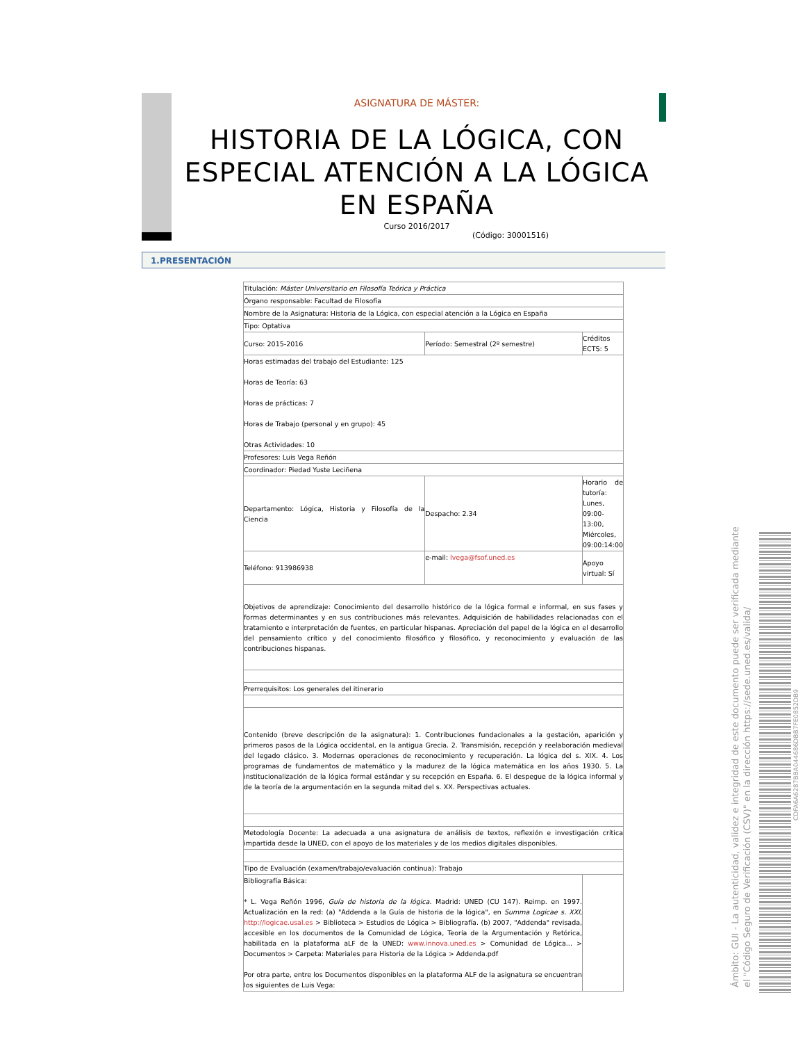ASIGNATURA DE MÁSTER:
HISTORIA DE LA LÓGICA, CON ESPECIAL ATENCIÓN A LA LÓGICA EN ESPAÑA
Curso 2016/2017
(Código: 30001516)
1.PRESENTACIÓN
| Titulación: Máster Universitario en Filosofía Teórica y Práctica | | |
| Órgano responsable: Facultad de Filosofía | | |
| Nombre de la Asignatura: Historia de la Lógica, con especial atención a la Lógica en España | | |
| Tipo: Optativa | | |
| Curso: 2015-2016 | Período: Semestral (2º semestre) | Créditos ECTS: 5 |
| Horas estimadas del trabajo del Estudiante: 125 Horas de Teoría: 63 Horas de prácticas: 7 Horas de Trabajo (personal y en grupo): 45 Otras Actividades: 10 | | |
| Profesores: Luis Vega Reñón | | |
| Coordinador: Piedad Yuste Leciñena | | |
| Departamento: Lógica, Historia y Filosofía de la Ciencia | Despacho: 2.34 | Horario de tutoría: Lunes, 09:00-13:00, Miércoles, 09:00:14:00 |
| Teléfono: 913986938 | e-mail: lvega@fsof.uned.es | Apoyo virtual: Sí |
| Objetivos de aprendizaje: Conocimiento del desarrollo histórico de la lógica formal e informal, en sus fases y formas determinantes y en sus contribuciones más relevantes. Adquisición de habilidades relacionadas con el tratamiento e interpretación de fuentes, en particular hispanas. Apreciación del papel de la lógica en el desarrollo del pensamiento crítico y del conocimiento filosófico y filosófico, y reconocimiento y evaluación de las contribuciones hispanas. | | |
| Prerrequisitos: Los generales del itinerario | | |
| Contenido (breve descripción de la asignatura): 1. Contribuciones fundacionales a la gestación, aparición y primeros pasos de la Lógica occidental, en la antigua Grecia. 2. Transmisión, recepción y reelaboración medieval del legado clásico. 3. Modernas operaciones de reconocimiento y recuperación. La lógica del s. XIX. 4. Los programas de fundamentos de matemático y la madurez de la lógica matemática en los años 1930. 5. La institucionalización de la lógica formal estándar y su recepción en España. 6. El despegue de la lógica informal y de la teoría de la argumentación en la segunda mitad del s. XX. Perspectivas actuales. | | |
| Metodología Docente: La adecuada a una asignatura de análisis de textos, reflexión e investigación crítica impartida desde la UNED, con el apoyo de los materiales y de los medios digitales disponibles. | | |
| Tipo de Evaluación (examen/trabajo/evaluación continua): Trabajo | | |
| Bibliografía Básica: * L. Vega Reñón 1996, Guía de historia de la lógica . Madrid: UNED (CU 147). Reimp. en 1997. Actualización en la red: (a) "Addenda a la Guía de historia de la lógica", en Summa Logicae s. XXI , http://logicae.usal.es > Biblioteca > Estudios de Lógica > Bibliografía. (b) 2007, "Addenda" revisada, accesible en los documentos de la Comunidad de Lógica, Teoría de la Argumentación y Retórica, habilitada en la plataforma aLF de la UNED: www.innova.uned.es > Comunidad de Lógica... > Documentos > Carpeta: Materiales para Historia de la Lógica > Addenda.pdf Por otra parte, entre los Documentos disponibles en la plataforma ALF de la asignatura se encuentran los siguientes de Luis Vega: | | |
Ámbito: GUI - La autenticidad, validez e integridad de este documento puede ser verificada mediante
el "Código Seguro de Verificación (CSV)" en la dirección https://sede.uned.es/valida/
CDFA6A6287BBA044686DBB7FE0852DB9